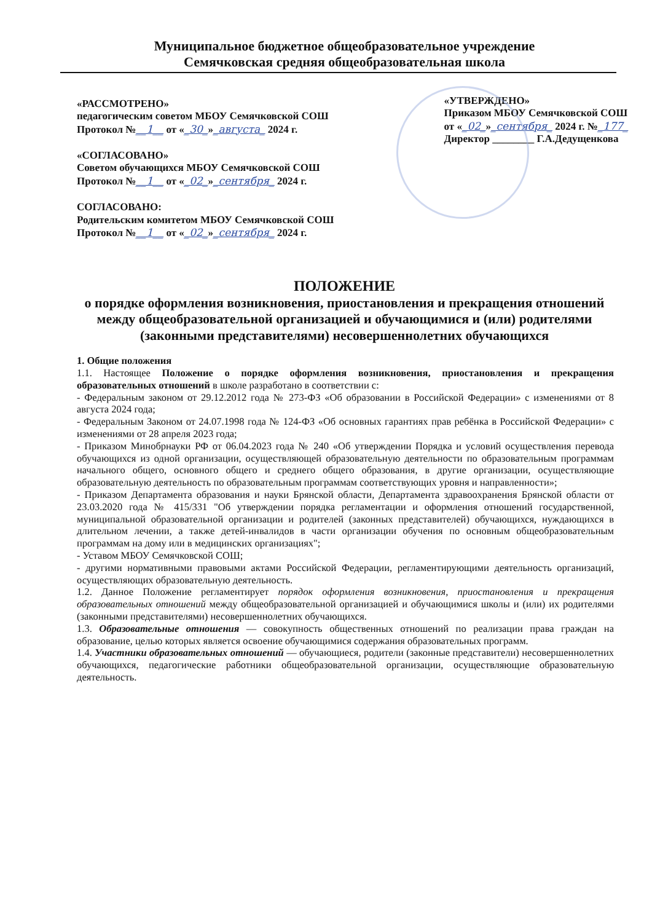Муниципальное бюджетное общеобразовательное учреждение
Семячковская средняя общеобразовательная школа
«РАССМОТРЕНО»
педагогическим советом МБОУ Семячковской СОШ
Протокол №__1__ от «_30_»_августа_ 2024 г.
«СОГЛАСОВАНО»
Советом обучающихся МБОУ Семячковской СОШ
Протокол №__1__ от «_02_»_сентября_ 2024 г.
СОГЛАСОВАНО:
Родительским комитетом МБОУ Семячковской СОШ
Протокол №__1__ от «_02_»_сентября_ 2024 г.
«УТВЕРЖДЕНО»
Приказом МБОУ Семячковской СОШ
от «_02_»_сентября_ 2024 г. №_177_
Директор ________ Г.А.Дедущенкова
ПОЛОЖЕНИЕ
о порядке оформления возникновения, приостановления и прекращения отношений между общеобразовательной организацией и обучающимися и (или) родителями (законными представителями) несовершеннолетних обучающихся
1. Общие положения
1.1. Настоящее Положение о порядке оформления возникновения, приостановления и прекращения образовательных отношений в школе разработано в соответствии с:
- Федеральным законом от 29.12.2012 года № 273-ФЗ «Об образовании в Российской Федерации» с изменениями от 8 августа 2024 года;
- Федеральным Законом от 24.07.1998 года № 124-ФЗ «Об основных гарантиях прав ребёнка в Российской Федерации» с изменениями от 28 апреля 2023 года;
- Приказом Минобрнауки РФ от 06.04.2023 года № 240 «Об утверждении Порядка и условий осуществления перевода обучающихся из одной организации, осуществляющей образовательную деятельности по образовательным программам начального общего, основного общего и среднего общего образования, в другие организации, осуществляющие образовательную деятельность по образовательным программам соответствующих уровня и направленности»;
- Приказом Департамента образования и науки Брянской области, Департамента здравоохранения Брянской области от 23.03.2020 года № 415/331 "Об утверждении порядка регламентации и оформления отношений государственной, муниципальной образовательной организации и родителей (законных представителей) обучающихся, нуждающихся в длительном лечении, а также детей-инвалидов в части организации обучения по основным общеобразовательным программам на дому или в медицинских организациях";
- Уставом МБОУ Семячковской СОШ;
- другими нормативными правовыми актами Российской Федерации, регламентирующими деятельность организаций, осуществляющих образовательную деятельность.
1.2. Данное Положение регламентирует порядок оформления возникновения, приостановления и прекращения образовательных отношений между общеобразовательной организацией и обучающимися школы и (или) их родителями (законными представителями) несовершеннолетних обучающихся.
1.3. Образовательные отношения — совокупность общественных отношений по реализации права граждан на образование, целью которых является освоение обучающимися содержания образовательных программ.
1.4. Участники образовательных отношений — обучающиеся, родители (законные представители) несовершеннолетних обучающихся, педагогические работники общеобразовательной организации, осуществляющие образовательную деятельность.